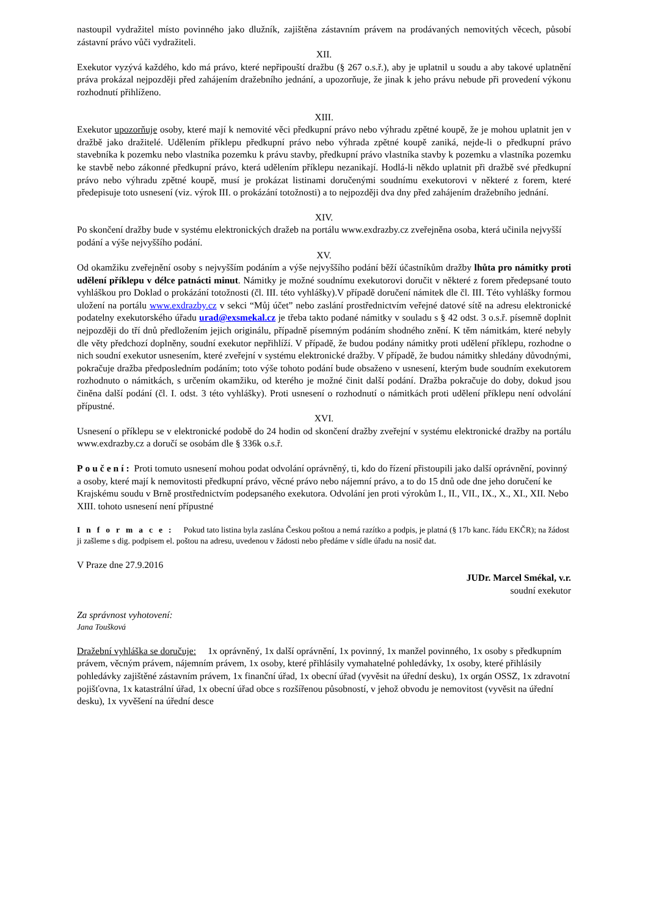nastoupil vydražitel místo povinného jako dlužník, zajištěna zástavním právem na prodávaných nemovitých věcech, působí zástavní právo vůči vydražiteli.
XII.
Exekutor vyzývá každého, kdo má právo, které nepřipouští dražbu (§ 267 o.s.ř.), aby je uplatnil u soudu a aby takové uplatnění práva prokázal nejpozději před zahájením dražebního jednání, a upozorňuje, že jinak k jeho právu nebude při provedení výkonu rozhodnutí přihlíženo.
XIII.
Exekutor upozorňuje osoby, které mají k nemovité věci předkupní právo nebo výhradu zpětné koupě, že je mohou uplatnit jen v dražbě jako dražitelé. Udělením příklepu předkupní právo nebo výhrada zpětné koupě zaniká, nejde-li o předkupní právo stavebníka k pozemku nebo vlastníka pozemku k právu stavby, předkupní právo vlastníka stavby k pozemku a vlastníka pozemku ke stavbě nebo zákonné předkupní právo, která udělením příklepu nezanikají. Hodlá-li někdo uplatnit při dražbě své předkupní právo nebo výhradu zpětné koupě, musí je prokázat listinami doručenými soudnímu exekutorovi v některé z forem, které předepisuje toto usnesení (viz. výrok III. o prokázání totožnosti) a to nejpozději dva dny před zahájením dražebního jednání.
XIV.
Po skončení dražby bude v systému elektronických dražeb na portálu www.exdrazby.cz zveřejněna osoba, která učinila nejvyšší podání a výše nejvyššího podání.
XV.
Od okamžiku zveřejnění osoby s nejvyšším podáním a výše nejvyššího podání běží účastníkům dražby lhůta pro námitky proti udělení příklepu v délce patnácti minut. Námitky je možné soudnímu exekutorovi doručit v některé z forem předepsané touto vyhláškou pro Doklad o prokázání totožnosti (čl. III. této vyhlášky).V případě doručení námitek dle čl. III. Této vyhlášky formou uložení na portálu www.exdrazby.cz v sekci “Můj účet” nebo zaslání prostřednictvím veřejné datové sítě na adresu elektronické podatelny exekutorského úřadu urad@exsmekal.cz je třeba takto podané námitky v souladu s § 42 odst. 3 o.s.ř. písemně doplnit nejpozději do tří dnů předložením jejich originálu, případně písemným podáním shodného znění. K těm námitkám, které nebyly dle věty předchozí doplněny, soudní exekutor nepřihlíží. V případě, že budou podány námitky proti udělení příklepu, rozhodne o nich soudní exekutor usnesením, které zveřejní v systému elektronické dražby. V případě, že budou námitky shledány důvodnými, pokračuje dražba předposledním podáním; toto výše tohoto podání bude obsaženo v usnesení, kterým bude soudním exekutorem rozhodnuto o námitkách, s určením okamžiku, od kterého je možné činit další podání. Dražba pokračuje do doby, dokud jsou činěna další podání (čl. I. odst. 3 této vyhlášky). Proti usnesení o rozhodnutí o námitkách proti udělení příklepu není odvolání přípustné.
XVI.
Usnesení o příklepu se v elektronické podobě do 24 hodin od skončení dražby zveřejní v systému elektronické dražby na portálu www.exdrazby.cz a doručí se osobám dle § 336k o.s.ř.
Poučení: Proti tomuto usnesení mohou podat odvolání oprávněný, ti, kdo do řízení přistoupili jako další oprávnění, povinný a osoby, které mají k nemovitosti předkupní právo, věcné právo nebo nájemní právo, a to do 15 dnů ode dne jeho doručení ke Krajskému soudu v Brně prostřednictvím podepsaného exekutora. Odvolání jen proti výrokům I., II., VII., IX., X., XI., XII. Nebo XIII. tohoto usnesení není přípustné
Informace: Pokud tato listina byla zaslána Českou poštou a nemá razítko a podpis, je platná (§ 17b kanc. řádu EKČR); na žádost ji zašleme s dig. podpisem el. poštou na adresu, uvedenou v žádosti nebo předáme v sídle úřadu na nosič dat.
V Praze dne 27.9.2016
JUDr. Marcel Smékal, v.r.
soudní exekutor
Za správnost vyhotovení:
Jana Toušková
Dražební vyhláška se doručuje: 1x oprávněný, 1x další oprávnění, 1x povinný, 1x manžel povinného, 1x osoby s předkupním právem, věcným právem, nájemním právem, 1x osoby, které přihlásily vymahatelné pohledávky, 1x osoby, které přihlásily pohledávky zajištěné zástavním právem, 1x finanční úřad, 1x obecní úřad (vyvěsit na úřední desku), 1x orgán OSSZ, 1x zdravotní pojišťovna, 1x katastrální úřad, 1x obecní úřad obce s rozšířenou působností, v jehož obvodu je nemovitost (vyvěsit na úřední desku), 1x vyvěšení na úřední desce